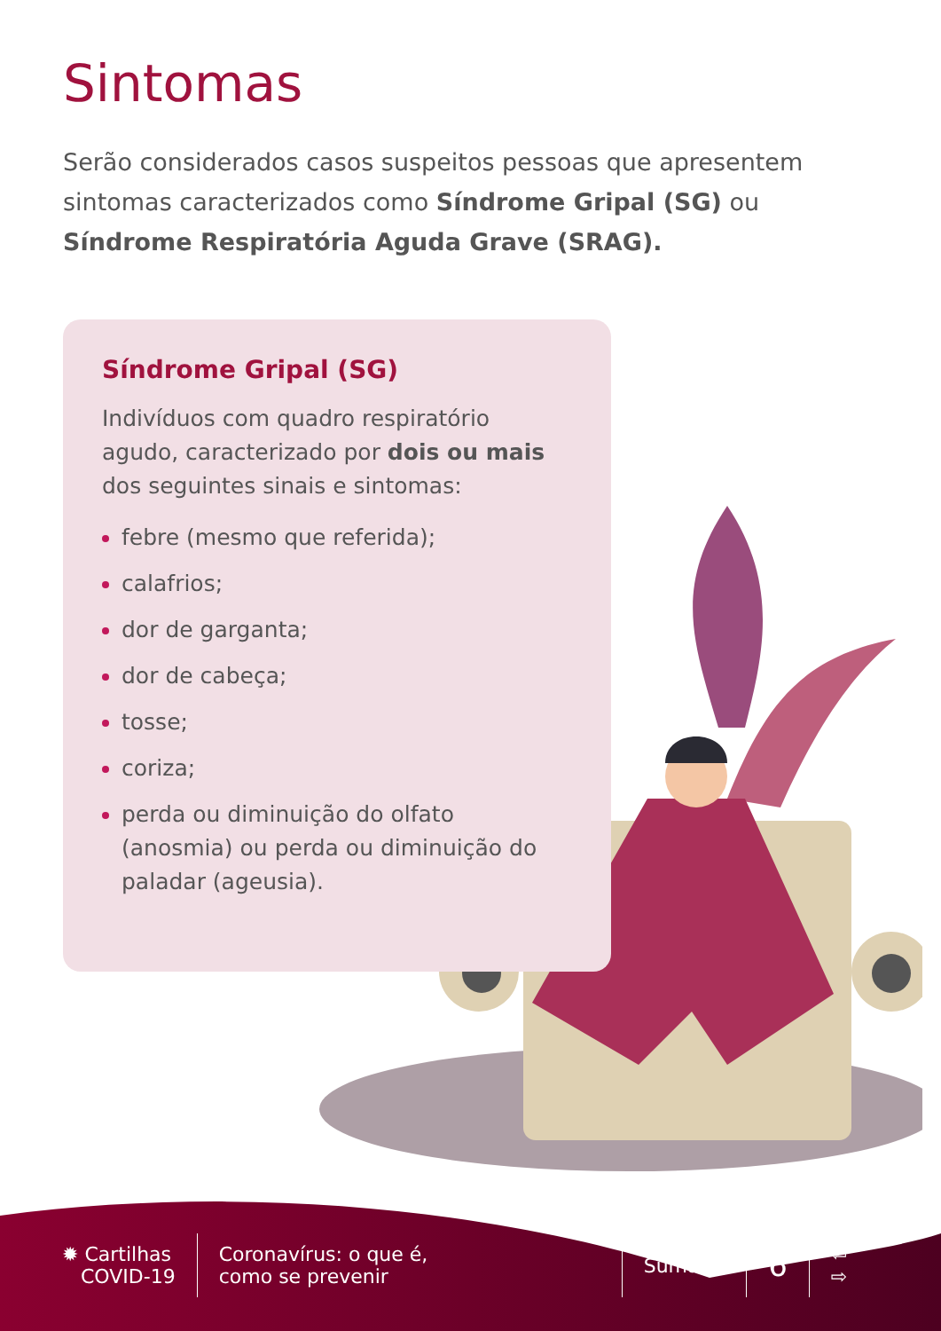Sintomas
Serão considerados casos suspeitos pessoas que apresentem sintomas caracterizados como Síndrome Gripal (SG) ou Síndrome Respiratória Aguda Grave (SRAG).
Síndrome Gripal (SG)
Indivíduos com quadro respiratório agudo, caracterizado por dois ou mais dos seguintes sinais e sintomas:
febre (mesmo que referida);
calafrios;
dor de garganta;
dor de cabeça;
tosse;
coriza;
perda ou diminuição do olfato (anosmia) ou perda ou diminuição do paladar (ageusia).
✹ Cartilhas
COVID-19
Coronavírus: o que é,
como se prevenir
Sumário
6
⇦
⇨